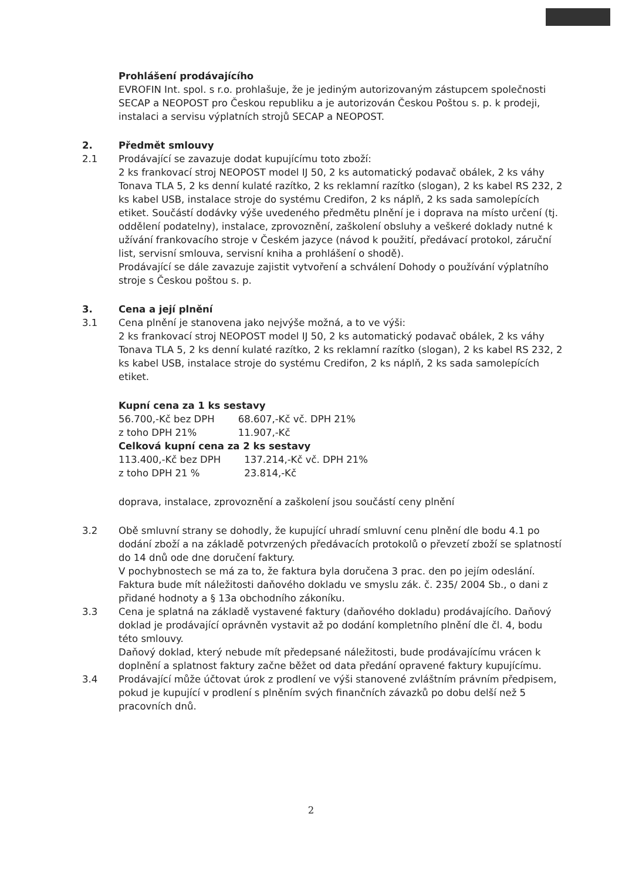Prohlášení prodávajícího
EVROFIN Int. spol. s r.o. prohlašuje, že je jediným autorizovaným zástupcem společnosti SECAP a NEOPOST pro Českou republiku a je autorizován Českou Poštou s. p. k prodeji, instalaci a servisu výplatních strojů SECAP a NEOPOST.
2. Předmět smlouvy
2.1 Prodávající se zavazuje dodat kupujícímu toto zboží:
2 ks frankovací stroj NEOPOST model IJ 50, 2 ks automatický podavač obálek, 2 ks váhy Tonava TLA 5, 2 ks denní kulaté razítko, 2 ks reklamní razítko (slogan), 2 ks kabel RS 232, 2 ks kabel USB, instalace stroje do systému Credifon, 2 ks náplň, 2 ks sada samolepících etiket. Součástí dodávky výše uvedeného předmětu plnění je i doprava na místo určení (tj. oddělení podatelny), instalace, zprovoznění, zaškolení obsluhy a veškeré doklady nutné k užívání frankovacího stroje v Českém jazyce (návod k použití, předávací protokol, záruční list, servisní smlouva, servisní kniha a prohlášení o shodě).
Prodávající se dále zavazuje zajistit vytvoření a schválení Dohody o používání výplatního stroje s Českou poštou s. p.
3. Cena a její plnění
3.1 Cena plnění je stanovena jako nejvýše možná, a to ve výši:
2 ks frankovací stroj NEOPOST model IJ 50, 2 ks automatický podavač obálek, 2 ks váhy Tonava TLA 5, 2 ks denní kulaté razítko, 2 ks reklamní razítko (slogan), 2 ks kabel RS 232, 2 ks kabel USB, instalace stroje do systému Credifon, 2 ks náplň, 2 ks sada samolepících etiket.
Kupní cena za 1 ks sestavy
| 56.700,-Kč bez DPH | 68.607,-Kč vč. DPH 21% |
| z toho DPH 21% | 11.907,-Kč |
Celková kupní cena za 2 ks sestavy
| 113.400,-Kč bez DPH | 137.214,-Kč vč. DPH 21% |
| z toho DPH 21 % | 23.814,-Kč |
doprava, instalace, zprovoznění a zaškolení jsou součástí ceny plnění
3.2 Obě smluvní strany se dohodly, že kupující uhradí smluvní cenu plnění dle bodu 4.1 po dodání zboží a na základě potvrzených předávacích protokolů o převzetí zboží se splatností do 14 dnů ode dne doručení faktury.
V pochybnostech se má za to, že faktura byla doručena 3 prac. den po jejím odeslání. Faktura bude mít náležitosti daňového dokladu ve smyslu zák. č. 235/ 2004 Sb., o dani z přidané hodnoty a § 13a obchodního zákoníku.
3.3 Cena je splatná na základě vystavené faktury (daňového dokladu) prodávajícího. Daňový doklad je prodávající oprávněn vystavit až po dodání kompletního plnění dle čl. 4, bodu této smlouvy.
Daňový doklad, který nebude mít předepsané náležitosti, bude prodávajícímu vrácen k doplnění a splatnost faktury začne běžet od data předání opravené faktury kupujícímu.
3.4 Prodávající může účtovat úrok z prodlení ve výši stanovené zvláštním právním předpisem, pokud je kupující v prodlení s plněním svých finančních závazků po dobu delší než 5 pracovních dnů.
2